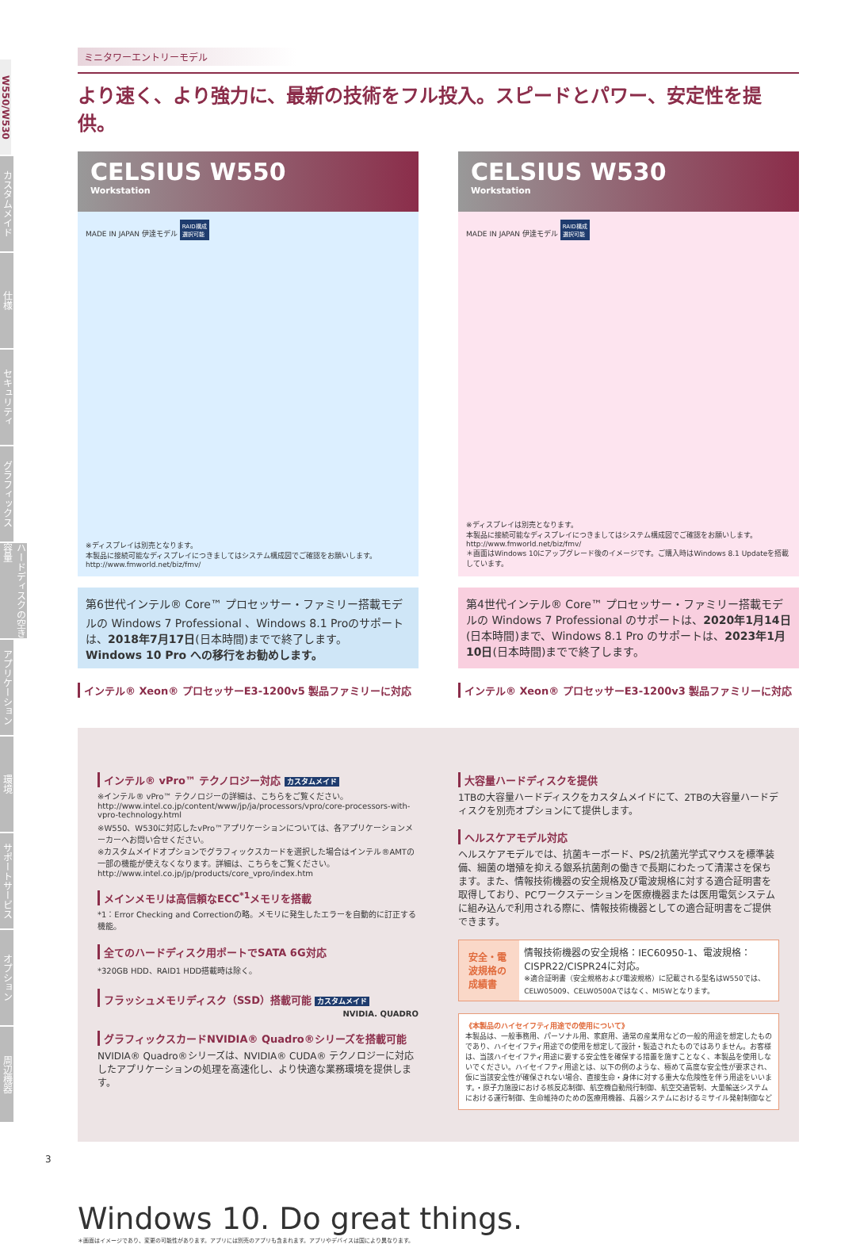W550/W530
カスタムメイド
仕様
セキュリティ
グラフィックス
ハードディスクの空き容量
アプリケーション
環境
サポートサービス
オプション
周辺機器
ミニタワーエントリーモデル
より速く、より強力に、最新の技術をフル投入。スピードとパワー、安定性を提供。
CELSIUS W550
Workstation
MADE IN JAPAN 伊達モデル RAID構成
選択可能
※ディスプレイは別売となります。
本製品に接続可能なディスプレイにつきましてはシステム構成図でご確認をお願いします。http://www.fmworld.net/biz/fmv/
第6世代インテル® Core™ プロセッサー・ファミリー搭載モデルの Windows 7 Professional 、Windows 8.1 Proのサポートは、2018年7月17日(日本時間)までで終了します。
Windows 10 Pro への移行をお勧めします。
インテル® Xeon® プロセッサーE3-1200v5 製品ファミリーに対応
CELSIUS W530
Workstation
MADE IN JAPAN 伊達モデル RAID構成
選択可能
※ディスプレイは別売となります。
本製品に接続可能なディスプレイにつきましてはシステム構成図でご確認をお願いします。http://www.fmworld.net/biz/fmv/
＊画面はWindows 10にアップグレード後のイメージです。ご購入時はWindows 8.1 Updateを搭載しています。
第4世代インテル® Core™ プロセッサー・ファミリー搭載モデルの Windows 7 Professional のサポートは、2020年1月14日(日本時間)まで、Windows 8.1 Pro のサポートは、2023年1月10日(日本時間)までで終了します。
インテル® Xeon® プロセッサーE3-1200v3 製品ファミリーに対応
インテル® vPro™ テクノロジー対応 カスタムメイド
※インテル® vPro™ テクノロジーの詳細は、こちらをご覧ください。
http://www.intel.co.jp/content/www/jp/ja/processors/vpro/core-processors-with-vpro-technology.html
※W550、W530に対応したvPro™アプリケーションについては、各アプリケーションメーカーへお問い合せください。
※カスタムメイドオプションでグラフィックスカードを選択した場合はインテル®AMTの一部の機能が使えなくなります。詳細は、こちらをご覧ください。
http://www.intel.co.jp/jp/products/core_vpro/index.htm
メインメモリは高信頼なECC<sup>*1</sup>メモリを搭載
*1：Error Checking and Correctionの略。メモリに発生したエラーを自動的に訂正する機能。
全てのハードディスク用ポートでSATA 6G対応
*320GB HDD、RAID1 HDD搭載時は除く。
フラッシュメモリディスク（SSD）搭載可能 カスタムメイド
NVIDIA. QUADRO
グラフィックスカードNVIDIA® Quadro®シリーズを搭載可能
NVIDIA® Quadro®シリーズは、NVIDIA® CUDA® テクノロジーに対応したアプリケーションの処理を高速化し、より快適な業務環境を提供します。
大容量ハードディスクを提供
1TBの大容量ハードディスクをカスタムメイドにて、2TBの大容量ハードディスクを別売オプションにて提供します。
ヘルスケアモデル対応
ヘルスケアモデルでは、抗菌キーボード、PS/2抗菌光学式マウスを標準装備、細菌の増殖を抑える銀系抗菌剤の働きで長期にわたって清潔さを保ちます。また、情報技術機器の安全規格及び電波規格に対する適合証明書を取得しており、PCワークステーションを医療機器または医用電気システムに組み込んで利用される際に、情報技術機器としての適合証明書をご提供できます。
安全・電波規格の成績書
情報技術機器の安全規格：IEC60950-1、電波規格：CISPR22/CISPR24に対応。
※適合証明書（安全規格および電波規格）に記載される型名はW550では、CELW05009、CELW0500Aではなく、MI5Wとなります。
《本製品のハイセイフティ用途での使用について》
本製品は、一般事務用、パーソナル用、家庭用、通常の産業用などの一般的用途を想定したものであり、ハイセイフティ用途での使用を想定して設計・製造されたものではありません。お客様は、当該ハイセイフティ用途に要する安全性を確保する措置を施すことなく、本製品を使用しないでください。ハイセイフティ用途とは、以下の例のような、極めて高度な安全性が要求され、仮に当該安全性が確保されない場合、直接生命・身体に対する重大な危険性を伴う用途をいいます。・原子力施設における核反応制御、航空機自動飛行制御、航空交通管制、大量輸送システムにおける運行制御、生命維持のための医療用機器、兵器システムにおけるミサイル発射制御など
Windows 10. Do great things.
＊画面はイメージであり、変更の可能性があります。アプリには別売のアプリも含まれます。アプリやデバイスは国により異なります。
3